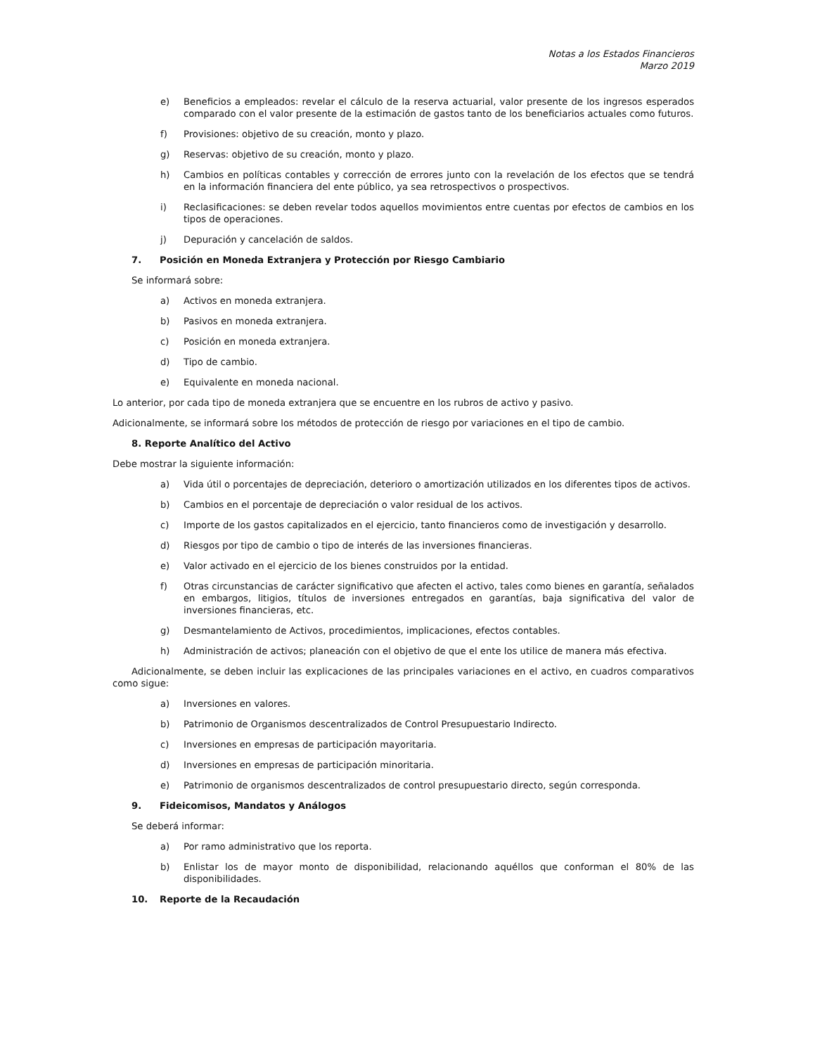Notas a los Estados Financieros
Marzo 2019
e) Beneficios a empleados: revelar el cálculo de la reserva actuarial, valor presente de los ingresos esperados comparado con el valor presente de la estimación de gastos tanto de los beneficiarios actuales como futuros.
f) Provisiones: objetivo de su creación, monto y plazo.
g) Reservas: objetivo de su creación, monto y plazo.
h) Cambios en políticas contables y corrección de errores junto con la revelación de los efectos que se tendrá en la información financiera del ente público, ya sea retrospectivos o prospectivos.
i) Reclasificaciones: se deben revelar todos aquellos movimientos entre cuentas por efectos de cambios en los tipos de operaciones.
j) Depuración y cancelación de saldos.
7. Posición en Moneda Extranjera y Protección por Riesgo Cambiario
Se informará sobre:
a) Activos en moneda extranjera.
b) Pasivos en moneda extranjera.
c) Posición en moneda extranjera.
d) Tipo de cambio.
e) Equivalente en moneda nacional.
Lo anterior, por cada tipo de moneda extranjera que se encuentre en los rubros de activo y pasivo.
Adicionalmente, se informará sobre los métodos de protección de riesgo por variaciones en el tipo de cambio.
8. Reporte Analítico del Activo
Debe mostrar la siguiente información:
a) Vida útil o porcentajes de depreciación, deterioro o amortización utilizados en los diferentes tipos de activos.
b) Cambios en el porcentaje de depreciación o valor residual de los activos.
c) Importe de los gastos capitalizados en el ejercicio, tanto financieros como de investigación y desarrollo.
d) Riesgos por tipo de cambio o tipo de interés de las inversiones financieras.
e) Valor activado en el ejercicio de los bienes construidos por la entidad.
f) Otras circunstancias de carácter significativo que afecten el activo, tales como bienes en garantía, señalados en embargos, litigios, títulos de inversiones entregados en garantías, baja significativa del valor de inversiones financieras, etc.
g) Desmantelamiento de Activos, procedimientos, implicaciones, efectos contables.
h) Administración de activos; planeación con el objetivo de que el ente los utilice de manera más efectiva.
Adicionalmente, se deben incluir las explicaciones de las principales variaciones en el activo, en cuadros comparativos como sigue:
a) Inversiones en valores.
b) Patrimonio de Organismos descentralizados de Control Presupuestario Indirecto.
c) Inversiones en empresas de participación mayoritaria.
d) Inversiones en empresas de participación minoritaria.
e) Patrimonio de organismos descentralizados de control presupuestario directo, según corresponda.
9. Fideicomisos, Mandatos y Análogos
Se deberá informar:
a) Por ramo administrativo que los reporta.
b) Enlistar los de mayor monto de disponibilidad, relacionando aquéllos que conforman el 80% de las disponibilidades.
10. Reporte de la Recaudación